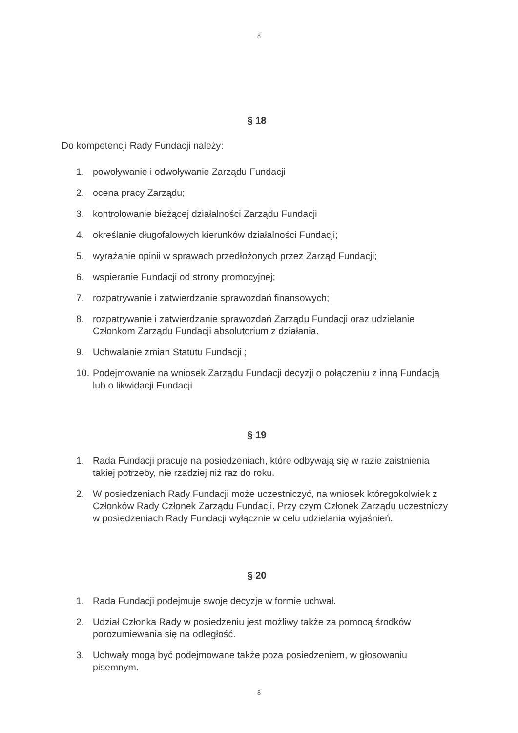8
§ 18
Do kompetencji Rady Fundacji należy:
1. powoływanie i odwoływanie Zarządu Fundacji
2. ocena pracy Zarządu;
3. kontrolowanie bieżącej działalności Zarządu Fundacji
4. określanie długofalowych kierunków działalności Fundacji;
5. wyrażanie opinii w sprawach przedłożonych przez Zarząd Fundacji;
6. wspieranie Fundacji od strony promocyjnej;
7. rozpatrywanie i zatwierdzanie sprawozdań finansowych;
8. rozpatrywanie i zatwierdzanie sprawozdań Zarządu Fundacji oraz udzielanie Członkom Zarządu Fundacji absolutorium z działania.
9. Uchwalanie zmian Statutu Fundacji ;
10. Podejmowanie na wniosek Zarządu Fundacji decyzji o połączeniu z inną Fundacją lub o likwidacji Fundacji
§ 19
1. Rada Fundacji pracuje na posiedzeniach, które odbywają się w razie zaistnienia takiej potrzeby, nie rzadziej niż raz do roku.
2. W posiedzeniach Rady Fundacji może uczestniczyć, na wniosek któregokolwiek z Członków Rady Członek Zarządu Fundacji. Przy czym Członek Zarządu uczestniczy w posiedzeniach Rady Fundacji wyłącznie w celu udzielania wyjaśnień.
§ 20
1. Rada Fundacji podejmuje swoje decyzje w formie uchwał.
2. Udział Członka Rady w posiedzeniu jest możliwy także za pomocą środków porozumiewania się na odległość.
3. Uchwały mogą być podejmowane także poza posiedzeniem, w głosowaniu pisemnym.
8